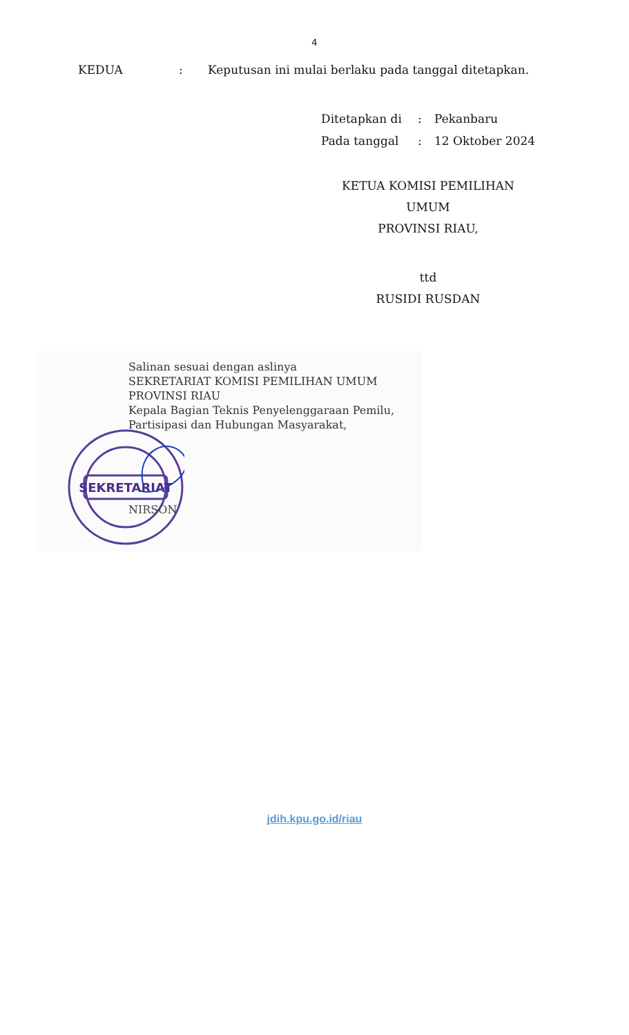4
KEDUA : Keputusan ini mulai berlaku pada tanggal ditetapkan.
| Ditetapkan di | : | Pekanbaru |
| Pada tanggal | : | 12 Oktober 2024 |
KETUA KOMISI PEMILIHAN UMUM
PROVINSI RIAU,
ttd
RUSIDI RUSDAN
SEKRETARIAT
Salinan sesuai dengan aslinya
SEKRETARIAT KOMISI PEMILIHAN UMUM
PROVINSI RIAU
Kepala Bagian Teknis Penyelenggaraan Pemilu,
Partisipasi dan Hubungan Masyarakat,
NIRSON
jdih.kpu.go.id/riau